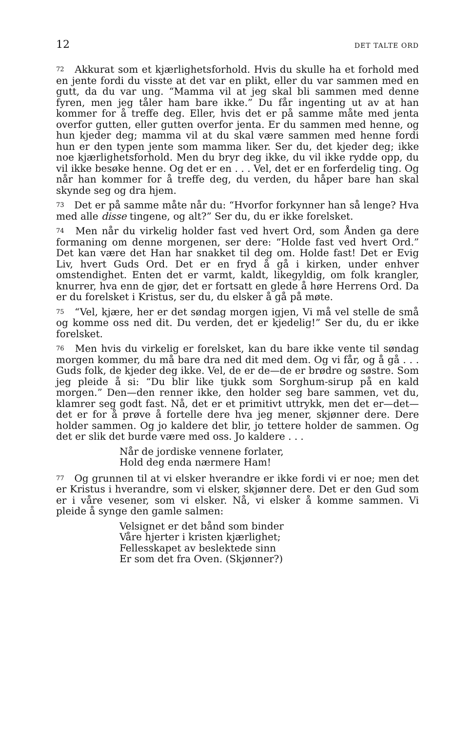12 DET TALTE ORD
72 Akkurat som et kjærlighetsforhold. Hvis du skulle ha et forhold med en jente fordi du visste at det var en plikt, eller du var sammen med en gutt, da du var ung. “Mamma vil at jeg skal bli sammen med denne fyren, men jeg tåler ham bare ikke.” Du får ingenting ut av at han kommer for å treffe deg. Eller, hvis det er på samme måte med jenta overfor gutten, eller gutten overfor jenta. Er du sammen med henne, og hun kjeder deg; mamma vil at du skal være sammen med henne fordi hun er den typen jente som mamma liker. Ser du, det kjeder deg; ikke noe kjærlighetsforhold. Men du bryr deg ikke, du vil ikke rydde opp, du vil ikke besøke henne. Og det er en . . . Vel, det er en forferdelig ting. Og når han kommer for å treffe deg, du verden, du håper bare han skal skynde seg og dra hjem.
73 Det er på samme måte når du: “Hvorfor forkynner han så lenge? Hva med alle disse tingene, og alt?” Ser du, du er ikke forelsket.
74 Men når du virkelig holder fast ved hvert Ord, som Ånden ga dere formaning om denne morgenen, ser dere: “Holde fast ved hvert Ord.” Det kan være det Han har snakket til deg om. Holde fast! Det er Evig Liv, hvert Guds Ord. Det er en fryd å gå i kirken, under enhver omstendighet. Enten det er varmt, kaldt, likegyldig, om folk krangler, knurrer, hva enn de gjør, det er fortsatt en glede å høre Herrens Ord. Da er du forelsket i Kristus, ser du, du elsker å gå på møte.
75 “Vel, kjære, her er det søndag morgen igjen, Vi må vel stelle de små og komme oss ned dit. Du verden, det er kjedelig!” Ser du, du er ikke forelsket.
76 Men hvis du virkelig er forelsket, kan du bare ikke vente til søndag morgen kommer, du må bare dra ned dit med dem. Og vi får, og å gå . . . Guds folk, de kjeder deg ikke. Vel, de er de—de er brødre og søstre. Som jeg pleide å si: “Du blir like tjukk som Sorghum-sirup på en kald morgen.” Den—den renner ikke, den holder seg bare sammen, vet du, klamrer seg godt fast. Nå, det er et primitivt uttrykk, men det er—det—det er for å prøve å fortelle dere hva jeg mener, skjønner dere. Dere holder sammen. Og jo kaldere det blir, jo tettere holder de sammen. Og det er slik det burde være med oss. Jo kaldere . . .
Når de jordiske vennene forlater,
Hold deg enda nærmere Ham!
77 Og grunnen til at vi elsker hverandre er ikke fordi vi er noe; men det er Kristus i hverandre, som vi elsker, skjønner dere. Det er den Gud som er i våre vesener, som vi elsker. Nå, vi elsker å komme sammen. Vi pleide å synge den gamle salmen:
Velsignet er det bånd som binder
Våre hjerter i kristen kjærlighet;
Fellesskapet av beslektede sinn
Er som det fra Oven. (Skjønner?)